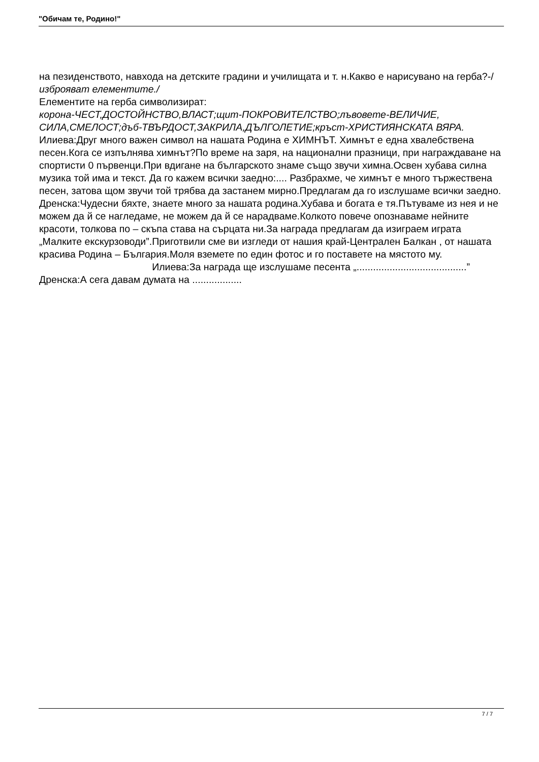"Обичам те, Родино!"
на пезиденството, навхода на детските градини и училищата и т. н.Какво е нарисувано на герба?-/
изброяват елементите./
Елементите на герба символизират:
корона-ЧЕСТ,ДОСТОЙНСТВО,ВЛАСТ;щит-ПОКРОВИТЕЛСТВО;лъвовете-ВЕЛИЧИЕ, СИЛА,СМЕЛОСТ;дъб-ТВЪРДОСТ,ЗАКРИЛА,ДЪЛГОЛЕТИЕ;кръст-ХРИСТИЯНСКАТА ВЯРА.
Илиева:Друг много важен символ на нашата Родина е ХИМНЪТ. Химнът е една хвалебствена песен.Кога се изпълнява химнът?По време на заря, на национални празници, при награждаване на спортисти 0 първенци.При вдигане на българското знаме също звучи химна.Освен хубава силна музика той има и текст. Да го кажем всички заедно:.... Разбрахме, че химнът е много тържествена песен, затова щом звучи той трябва да застанем мирно.Предлагам да го изслушаме всички заедно. Дренска:Чудесни бяхте, знаете много за нашата родина.Хубава и богата е тя.Пътуваме из нея и не можем да й се нагледаме, не можем да й се нарадваме.Колкото повече опознаваме нейните красоти, толкова по – скъпа става на сърцата ни.За награда предлагам да изиграем играта „Малките екскурзоводи”.Приготвили сме ви изгледи от нашия край-Централен Балкан , от нашата красива Родина – България.Моля вземете по един фотос и го поставете на мястото му. Илиева:За награда ще изслушаме песента „........................................” Дренска:А сега давам думата на ..................
7 / 7